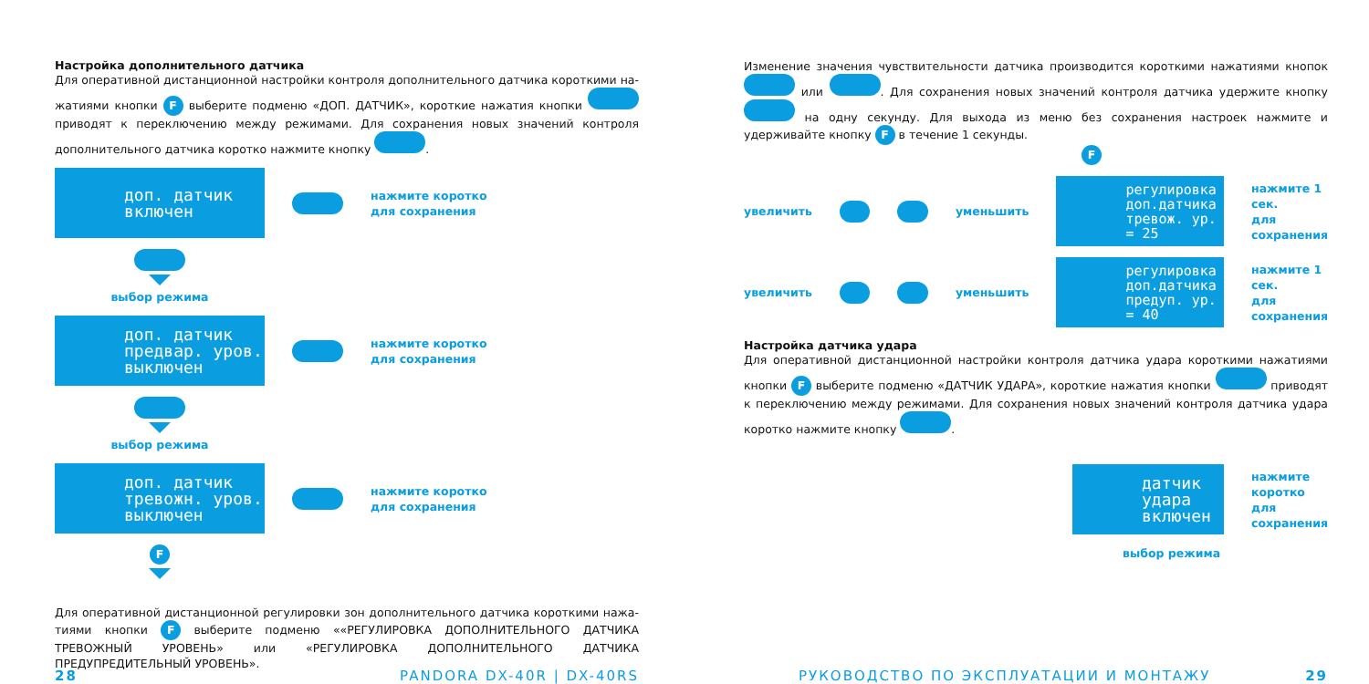Настройка дополнительного датчика
Для оперативной дистанционной настройки контроля дополнительного датчика короткими на­жатиями кнопки F выберите подменю «ДОП. ДАТЧИК», короткие нажатия кнопки приводят к переключению между режимами. Для сохранения новых значений контроля дополнительного датчика коротко нажмите кнопку .
доп. датчик
включен
нажмите коротко
для сохранения
выбор режима
доп. датчик
предвар. уров.
выключен
нажмите коротко
для сохранения
выбор режима
доп. датчик
тревожн. уров.
выключен
нажмите коротко
для сохранения
F
Для оперативной дистанционной регулировки зон дополнительного датчика короткими нажа­тиями кнопки F выберите подменю ««РЕГУЛИРОВКА ДОПОЛНИТЕЛЬНОГО ДАТЧИКА ТРЕВОЖНЫЙ УРОВЕНЬ» или «РЕГУЛИРОВКА ДОПОЛНИТЕЛЬНОГО ДАТЧИКА ПРЕДУПРЕДИТЕЛЬНЫЙ УРОВЕНЬ».
28 PANDORA DX-40R | DX-40RS
Изменение значения чувствительности датчика производится короткими нажатиями кнопок или . Для сохранения новых значений контроля датчика удержите кнопку на одну секунду. Для выхода из меню без сохранения настроек нажмите и удерживайте кнопку F в течение 1 секунды.
F
увеличить уменьшить
регулировка
доп.датчика
тревож. ур. = 25
нажмите 1 сек.
для сохранения
увеличить уменьшить
регулировка
доп.датчика
предуп. ур. = 40
нажмите 1 сек.
для сохранения
Настройка датчика удара
Для оперативной дистанционной настройки контроля датчика удара короткими нажатиями кнопки F выберите подменю «ДАТЧИК УДАРА», короткие нажатия кнопки приводят к пе­реключению между режимами. Для сохранения новых значений контроля датчика удара коротко нажмите кнопку .
датчик удара
включен
нажмите коротко
для сохранения
выбор режима
РУКОВОДСТВО ПО ЭКСПЛУАТАЦИИ И МОНТАЖУ 29